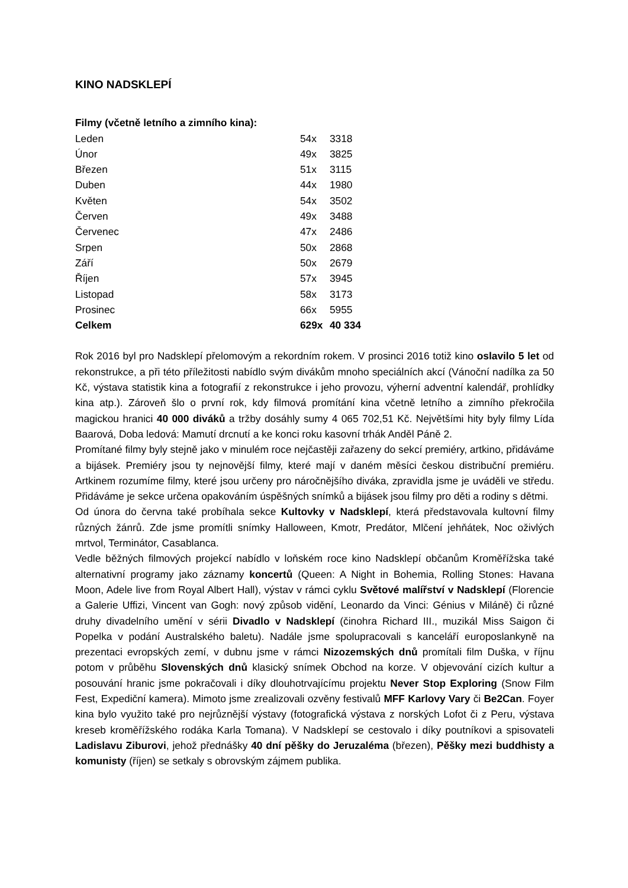KINO NADSKLEPÍ
Filmy (včetně letního a zimního kina):
| Leden | 54x | 3318 |
| Únor | 49x | 3825 |
| Březen | 51x | 3115 |
| Duben | 44x | 1980 |
| Květen | 54x | 3502 |
| Červen | 49x | 3488 |
| Červenec | 47x | 2486 |
| Srpen | 50x | 2868 |
| Září | 50x | 2679 |
| Říjen | 57x | 3945 |
| Listopad | 58x | 3173 |
| Prosinec | 66x | 5955 |
| Celkem | 629x | 40 334 |
Rok 2016 byl pro Nadsklepí přelomovým a rekordním rokem. V prosinci 2016 totiž kino oslavilo 5 let od rekonstrukce, a při této příležitosti nabídlo svým divákům mnoho speciálních akcí (Vánoční nadílka za 50 Kč, výstava statistik kina a fotografií z rekonstrukce i jeho provozu, výherní adventní kalendář, prohlídky kina atp.). Zároveň šlo o první rok, kdy filmová promítání kina včetně letního a zimního překročila magickou hranici 40 000 diváků a tržby dosáhly sumy 4 065 702,51 Kč. Největšími hity byly filmy Lída Baarová, Doba ledová: Mamutí drcnutí a ke konci roku kasovní trhák Anděl Páně 2.
Promítané filmy byly stejně jako v minulém roce nejčastěji zařazeny do sekcí premiéry, artkino, přidáváme a bijásek. Premiéry jsou ty nejnovější filmy, které mají v daném měsíci českou distribuční premiéru. Artkinem rozumíme filmy, které jsou určeny pro náročnějšího diváka, zpravidla jsme je uváděli ve středu. Přidáváme je sekce určena opakováním úspěšných snímků a bijásek jsou filmy pro děti a rodiny s dětmi.
Od února do června také probíhala sekce Kultovky v Nadsklepí, která představovala kultovní filmy různých žánrů. Zde jsme promítli snímky Halloween, Kmotr, Predátor, Mlčení jehňátek, Noc oživlých mrtvol, Terminátor, Casablanca.
Vedle běžných filmových projekcí nabídlo v loňském roce kino Nadsklepí občanům Kroměřížska také alternativní programy jako záznamy koncertů (Queen: A Night in Bohemia, Rolling Stones: Havana Moon, Adele live from Royal Albert Hall), výstav v rámci cyklu Světové malířství v Nadsklepí (Florencie a Galerie Uffizi, Vincent van Gogh: nový způsob vidění, Leonardo da Vinci: Génius v Miláně) či různé druhy divadelního umění v sérii Divadlo v Nadsklepí (činohra Richard III., muzikál Miss Saigon či Popelka v podání Australského baletu). Nadále jsme spolupracovali s kanceláří europoslankyně na prezentaci evropských zemí, v dubnu jsme v rámci Nizozemských dnů promítali film Duška, v říjnu potom v průběhu Slovenských dnů klasický snímek Obchod na korze. V objevování cizích kultur a posouvání hranic jsme pokračovali i díky dlouhotrvajícímu projektu Never Stop Exploring (Snow Film Fest, Expediční kamera). Mimoto jsme zrealizovali ozvěny festivalů MFF Karlovy Vary či Be2Can. Foyer kina bylo využito také pro nejrůznější výstavy (fotografická výstava z norských Lofot či z Peru, výstava kreseb kroměřížského rodáka Karla Tomana). V Nadsklepí se cestovalo i díky poutníkovi a spisovateli Ladislavu Ziburovi, jehož přednášky 40 dní pěšky do Jeruzaléma (březen), Pěšky mezi buddhisty a komunisty (říjen) se setkaly s obrovským zájmem publika.